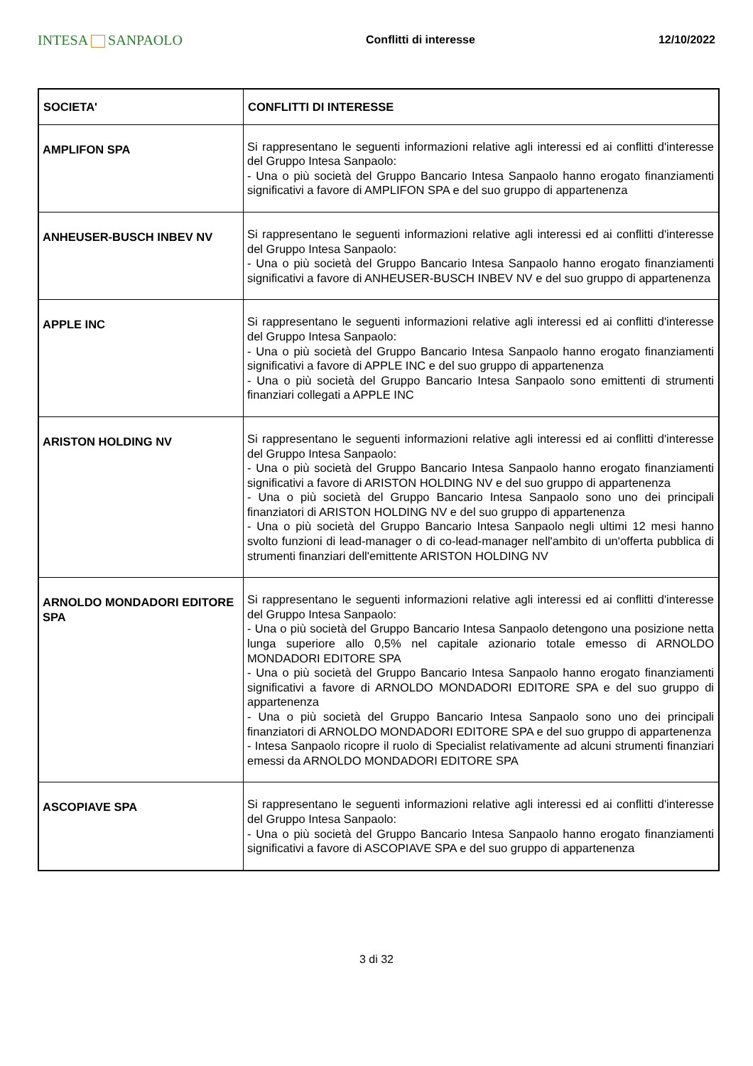INTESA SANPAOLO
Conflitti di interesse 12/10/2022
| SOCIETA' | CONFLITTI DI INTERESSE |
| --- | --- |
| AMPLIFON SPA | Si rappresentano le seguenti informazioni relative agli interessi ed ai conflitti d'interesse del Gruppo Intesa Sanpaolo: - Una o più società del Gruppo Bancario Intesa Sanpaolo hanno erogato finanziamenti significativi a favore di AMPLIFON SPA e del suo gruppo di appartenenza |
| ANHEUSER-BUSCH INBEV NV | Si rappresentano le seguenti informazioni relative agli interessi ed ai conflitti d'interesse del Gruppo Intesa Sanpaolo: - Una o più società del Gruppo Bancario Intesa Sanpaolo hanno erogato finanziamenti significativi a favore di ANHEUSER-BUSCH INBEV NV e del suo gruppo di appartenenza |
| APPLE INC | Si rappresentano le seguenti informazioni relative agli interessi ed ai conflitti d'interesse del Gruppo Intesa Sanpaolo: - Una o più società del Gruppo Bancario Intesa Sanpaolo hanno erogato finanziamenti significativi a favore di APPLE INC e del suo gruppo di appartenenza - Una o più società del Gruppo Bancario Intesa Sanpaolo sono emittenti di strumenti finanziari collegati a APPLE INC |
| ARISTON HOLDING NV | Si rappresentano le seguenti informazioni relative agli interessi ed ai conflitti d'interesse del Gruppo Intesa Sanpaolo: - Una o più società del Gruppo Bancario Intesa Sanpaolo hanno erogato finanziamenti significativi a favore di ARISTON HOLDING NV e del suo gruppo di appartenenza - Una o più società del Gruppo Bancario Intesa Sanpaolo sono uno dei principali finanziatori di ARISTON HOLDING NV e del suo gruppo di appartenenza - Una o più società del Gruppo Bancario Intesa Sanpaolo negli ultimi 12 mesi hanno svolto funzioni di lead-manager o di co-lead-manager nell'ambito di un'offerta pubblica di strumenti finanziari dell'emittente ARISTON HOLDING NV |
| ARNOLDO MONDADORI EDITORE SPA | Si rappresentano le seguenti informazioni relative agli interessi ed ai conflitti d'interesse del Gruppo Intesa Sanpaolo: - Una o più società del Gruppo Bancario Intesa Sanpaolo detengono una posizione netta lunga superiore allo 0,5% nel capitale azionario totale emesso di ARNOLDO MONDADORI EDITORE SPA - Una o più società del Gruppo Bancario Intesa Sanpaolo hanno erogato finanziamenti significativi a favore di ARNOLDO MONDADORI EDITORE SPA e del suo gruppo di appartenenza - Una o più società del Gruppo Bancario Intesa Sanpaolo sono uno dei principali finanziatori di ARNOLDO MONDADORI EDITORE SPA e del suo gruppo di appartenenza - Intesa Sanpaolo ricopre il ruolo di Specialist relativamente ad alcuni strumenti finanziari emessi da ARNOLDO MONDADORI EDITORE SPA |
| ASCOPIAVE SPA | Si rappresentano le seguenti informazioni relative agli interessi ed ai conflitti d'interesse del Gruppo Intesa Sanpaolo: - Una o più società del Gruppo Bancario Intesa Sanpaolo hanno erogato finanziamenti significativi a favore di ASCOPIAVE SPA e del suo gruppo di appartenenza |
3 di 32